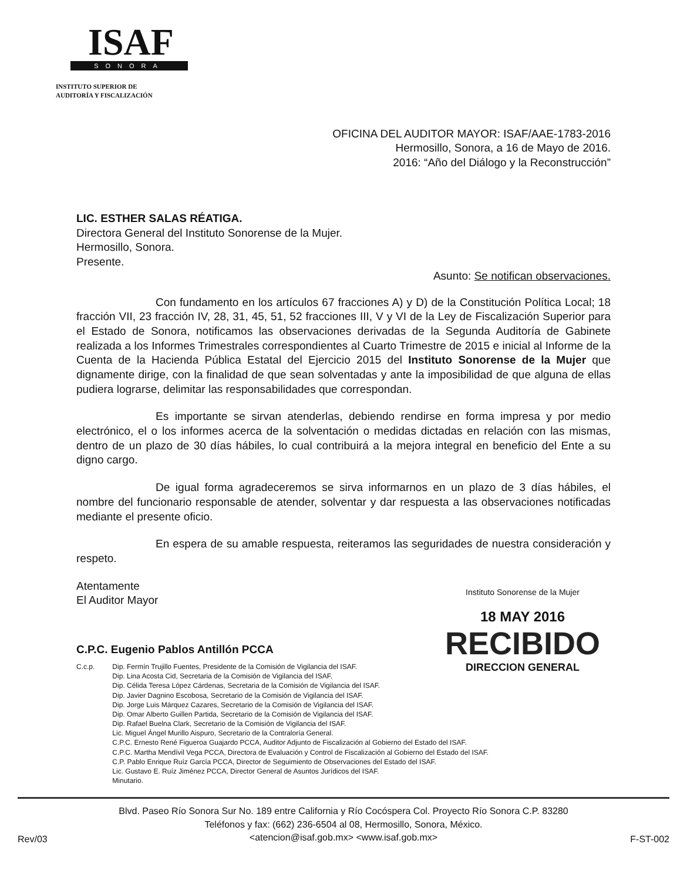ISAF
SONORA
INSTITUTO SUPERIOR DE
AUDITORÍA Y FISCALIZACIÓN
OFICINA DEL AUDITOR MAYOR: ISAF/AAE-1783-2016
Hermosillo, Sonora, a 16 de Mayo de 2016.
2016: “Año del Diálogo y la Reconstrucción”
LIC. ESTHER SALAS RÉATIGA.
Directora General del Instituto Sonorense de la Mujer.
Hermosillo, Sonora.
Presente.
Asunto: Se notifican observaciones.
Con fundamento en los artículos 67 fracciones A) y D) de la Constitución Política Local; 18 fracción VII, 23 fracción IV, 28, 31, 45, 51, 52 fracciones III, V y VI de la Ley de Fiscalización Superior para el Estado de Sonora, notificamos las observaciones derivadas de la Segunda Auditoría de Gabinete realizada a los Informes Trimestrales correspondientes al Cuarto Trimestre de 2015 e inicial al Informe de la Cuenta de la Hacienda Pública Estatal del Ejercicio 2015 del Instituto Sonorense de la Mujer que dignamente dirige, con la finalidad de que sean solventadas y ante la imposibilidad de que alguna de ellas pudiera lograrse, delimitar las responsabilidades que correspondan.
Es importante se sirvan atenderlas, debiendo rendirse en forma impresa y por medio electrónico, el o los informes acerca de la solventación o medidas dictadas en relación con las mismas, dentro de un plazo de 30 días hábiles, lo cual contribuirá a la mejora integral en beneficio del Ente a su digno cargo.
De igual forma agradeceremos se sirva informarnos en un plazo de 3 días hábiles, el nombre del funcionario responsable de atender, solventar y dar respuesta a las observaciones notificadas mediante el presente oficio.
En espera de su amable respuesta, reiteramos las seguridades de nuestra consideración y respeto.
Atentamente
El Auditor Mayor
C.P.C. Eugenio Pablos Antillón PCCA
C.c.p. Dip. Fermín Trujillo Fuentes, Presidente de la Comisión de Vigilancia del ISAF.
Dip. Lina Acosta Cid, Secretaria de la Comisión de Vigilancia del ISAF.
Dip. Célida Teresa López Cárdenas, Secretaria de la Comisión de Vigilancia del ISAF.
Dip. Javier Dagnino Escobosa, Secretario de la Comisión de Vigilancia del ISAF.
Dip. Jorge Luis Márquez Cazares, Secretario de la Comisión de Vigilancia del ISAF.
Dip. Omar Alberto Guillen Partida, Secretario de la Comisión de Vigilancia del ISAF.
Dip. Rafael Buelna Clark, Secretario de la Comisión de Vigilancia del ISAF.
Lic. Miguel Ángel Murillo Aispuro, Secretario de la Contraloría General.
C.P.C. Ernesto René Figueroa Guajardo PCCA, Auditor Adjunto de Fiscalización al Gobierno del Estado del ISAF.
C.P.C. Martha Mendívil Vega PCCA, Directora de Evaluación y Control de Fiscalización al Gobierno del Estado del ISAF.
C.P. Pablo Enrique Ruíz García PCCA, Director de Seguimiento de Observaciones del Estado del ISAF.
Lic. Gustavo E. Ruíz Jiménez PCCA, Director General de Asuntos Jurídicos del ISAF.
Minutario.
Blvd. Paseo Río Sonora Sur No. 189 entre California y Río Cocóspera Col. Proyecto Río Sonora C.P. 83280
Teléfonos y fax: (662) 236-6504 al 08, Hermosillo, Sonora, México.
<atencion@isaf.gob.mx> <www.isaf.gob.mx>
Rev/03 F-ST-002
Instituto Sonorense de la Mujer
18 MAY 2016
RECIBIDO
DIRECCION GENERAL